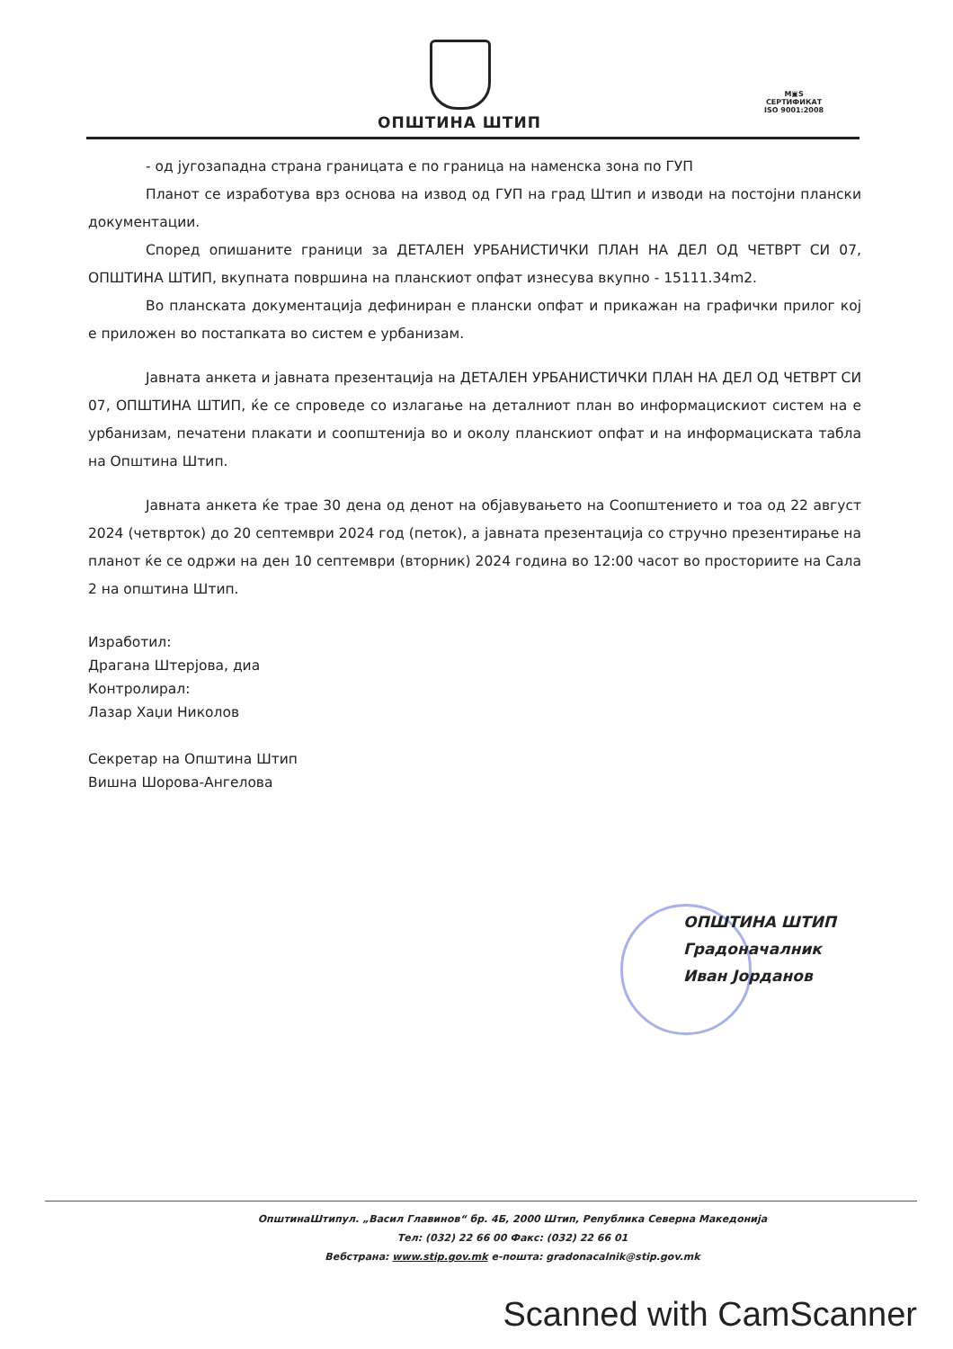ОПШТИНА ШТИП
M▣S
СЕРТИФИКАТ
ISO 9001:2008
- од југозападна страна границата е по граница на наменска зона по ГУП
Планот се изработува врз основа на извод од ГУП на град Штип и изводи на постојни плански документации.
Според опишаните граници за ДЕТАЛЕН УРБАНИСТИЧКИ ПЛАН НА ДЕЛ ОД ЧЕТВРТ СИ 07, ОПШТИНА ШТИП, вкупната површина на планскиот опфат изнесува вкупно - 15111.34m2.
Во планската документација дефиниран е плански опфат и прикажан на графички прилог кој е приложен во постапката во систем е урбанизам.
Јавната анкета и јавната презентација на ДЕТАЛЕН УРБАНИСТИЧКИ ПЛАН НА ДЕЛ ОД ЧЕТВРТ СИ 07, ОПШТИНА ШТИП, ќе се спроведе со излагање на деталниот план во информацискиот систем на е урбанизам, печатени плакати и соопштенија во и околу планскиот опфат и на информациската табла на Општина Штип.
Јавната анкета ќе трае 30 дена од денот на објавувањето на Соопштението и тоа од 22 август 2024 (четврток) до 20 септември 2024 год (петок), а јавната презентација со стручно презентирање на планот ќе се одржи на ден 10 септември (вторник) 2024 година во 12:00 часот во просториите на Сала 2 на општина Штип.
Изработил:
Драгана Штерјова, диа
Контролирал:
Лазар Хаџи Николов
Секретар на Општина Штип
Вишна Шорова-Ангелова
ОПШТИНА ШТИП
Градоначалник
Иван Јорданов
ОпштинаШтипул. „Васил Главинов“ бр. 4Б, 2000 Штип, Република Северна Македонија
Тел: (032) 22 66 00 Факс: (032) 22 66 01
Вебстрана: www.stip.gov.mk е-пошта: gradonacalnik@stip.gov.mk
Scanned with CamScanner